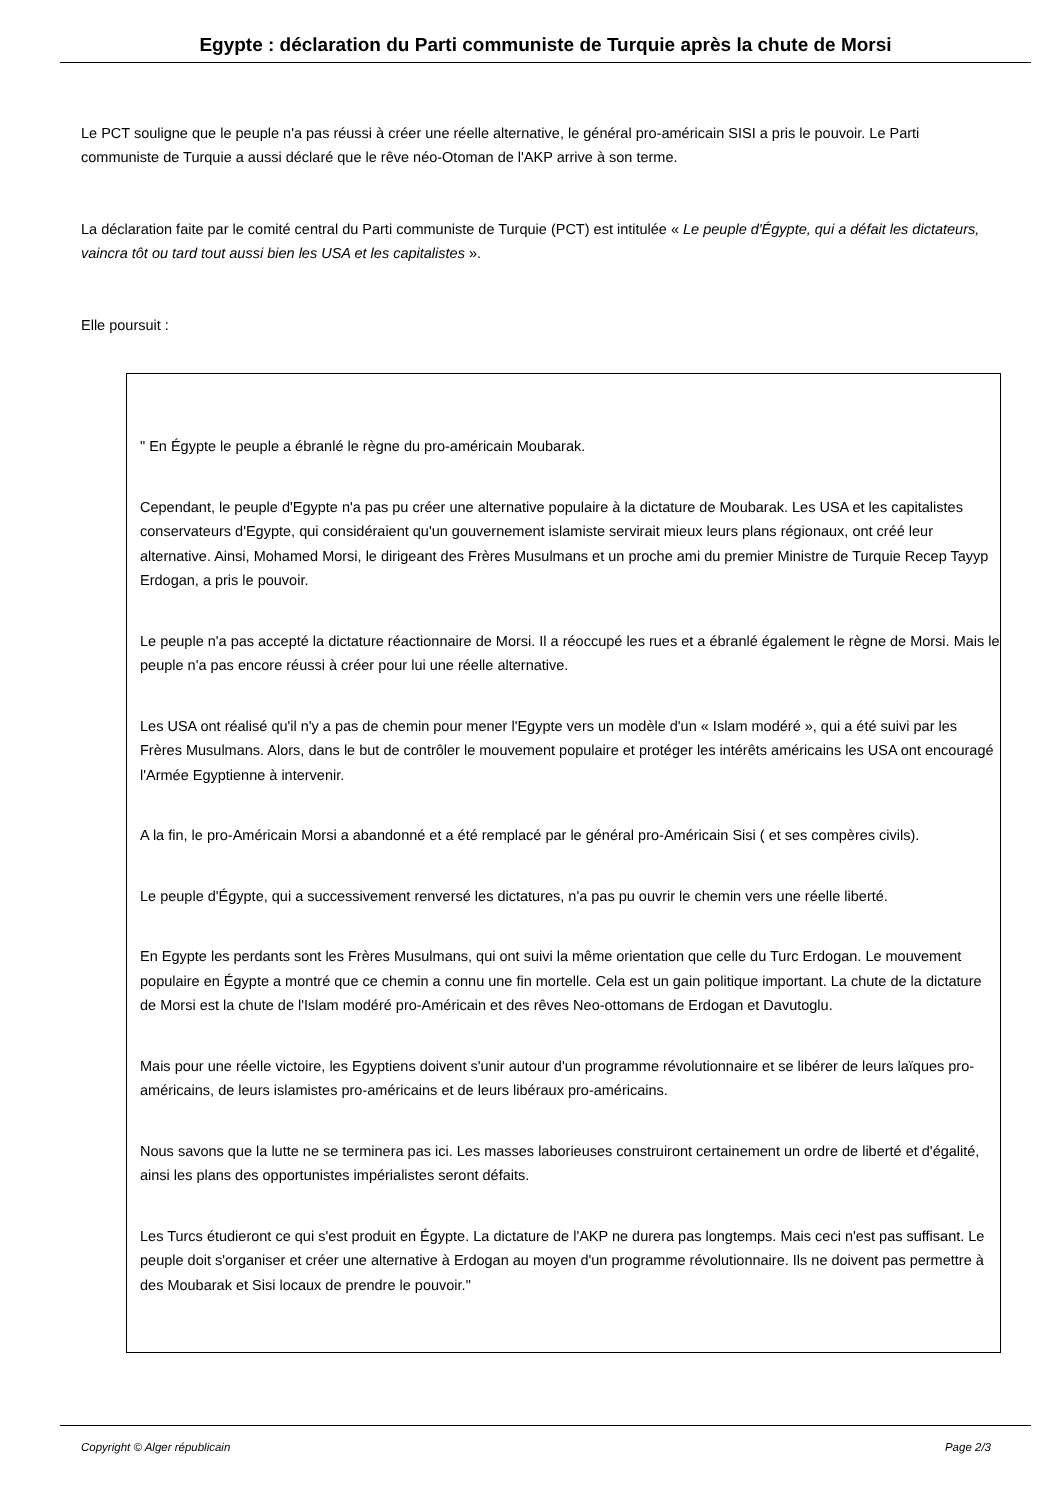Egypte : déclaration du Parti communiste de Turquie après la chute de Morsi
Le PCT souligne que le peuple n'a pas réussi à créer une réelle alternative, le général pro-américain SISI a pris le pouvoir. Le Parti communiste de Turquie a aussi déclaré que le rêve néo-Otoman de l'AKP arrive à son terme.
La déclaration faite par le comité central du Parti communiste de Turquie (PCT) est intitulée « Le peuple d'Égypte, qui a défait les dictateurs, vaincra tôt ou tard tout aussi bien les USA et les capitalistes ».
Elle poursuit :
" En Égypte le peuple a ébranlé le règne du pro-américain Moubarak.
Cependant, le peuple d'Egypte n'a pas pu créer une alternative populaire à la dictature de Moubarak. Les USA et les capitalistes conservateurs d'Egypte, qui considéraient qu'un gouvernement islamiste servirait mieux leurs plans régionaux, ont créé leur alternative. Ainsi, Mohamed Morsi, le dirigeant des Frères Musulmans et un proche ami du premier Ministre de Turquie Recep Tayyp Erdogan, a pris le pouvoir.
Le peuple n'a pas accepté la dictature réactionnaire de Morsi. Il a réoccupé les rues et a ébranlé également le règne de Morsi. Mais le peuple n'a pas encore réussi à créer pour lui une réelle alternative.
Les USA ont réalisé qu'il n'y a pas de chemin pour mener l'Egypte vers un modèle d'un « Islam modéré », qui a été suivi par les Frères Musulmans. Alors, dans le but de contrôler le mouvement populaire et protéger les intérêts américains les USA ont encouragé l'Armée Egyptienne à intervenir.
A la fin, le pro-Américain Morsi a abandonné et a été remplacé par le général pro-Américain Sisi ( et ses compères civils).
Le peuple d'Égypte, qui a successivement renversé les dictatures, n'a pas pu ouvrir le chemin vers une réelle liberté.
En Egypte les perdants sont les Frères Musulmans, qui ont suivi la même orientation que celle du Turc Erdogan. Le mouvement populaire en Égypte a montré que ce chemin a connu une fin mortelle. Cela est un gain politique important. La chute de la dictature de Morsi est la chute de l'Islam modéré pro-Américain et des rêves Neo-ottomans de Erdogan et Davutoglu.
Mais pour une réelle victoire, les Egyptiens doivent s'unir autour d'un programme révolutionnaire et se libérer de leurs laïques pro-américains, de leurs islamistes pro-américains et de leurs libéraux pro-américains.
Nous savons que la lutte ne se terminera pas ici. Les masses laborieuses construiront certainement un ordre de liberté et d'égalité, ainsi les plans des opportunistes impérialistes seront défaits.
Les Turcs étudieront ce qui s'est produit en Égypte. La dictature de l'AKP ne durera pas longtemps. Mais ceci n'est pas suffisant. Le peuple doit s'organiser et créer une alternative à Erdogan au moyen d'un programme révolutionnaire. Ils ne doivent pas permettre à des Moubarak et Sisi locaux de prendre le pouvoir."
Copyright © Alger républicain Page 2/3